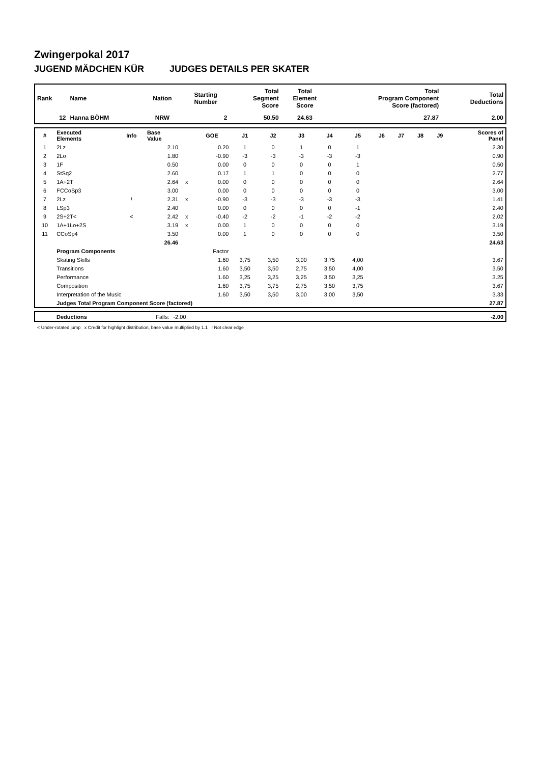Zwingerpokal 2017
JUGEND MÄDCHEN KÜR JUDGES DETAILS PER SKATER
| Rank | Name | Nation | Starting Number | Total Segment Score | Total Element Score | Total Program Component Score (factored) | Total Deductions |
| --- | --- | --- | --- | --- | --- | --- | --- |
| 12 | Hanna BÖHM | NRW | 2 | 50.50 | 24.63 | 27.87 | 2.00 |
| # | Executed Elements | Info | Base Value | | GOE | J1 | J2 | J3 | J4 | J5 | J6 | J7 | J8 | J9 | Scores of Panel |
| --- | --- | --- | --- | --- | --- | --- | --- | --- | --- | --- | --- | --- | --- | --- | --- |
| 1 | 2Lz | | 2.10 | | 0.20 | 1 | 0 | 1 | 0 | 1 | | | | | 2.30 |
| 2 | 2Lo | | 1.80 | | -0.90 | -3 | -3 | -3 | -3 | -3 | | | | | 0.90 |
| 3 | 1F | | 0.50 | | 0.00 | 0 | 0 | 0 | 0 | 1 | | | | | 0.50 |
| 4 | StSq2 | | 2.60 | | 0.17 | 1 | 1 | 0 | 0 | 0 | | | | | 2.77 |
| 5 | 1A+2T | | 2.64 | x | 0.00 | 0 | 0 | 0 | 0 | 0 | | | | | 2.64 |
| 6 | FCCoSp3 | | 3.00 | | 0.00 | 0 | 0 | 0 | 0 | 0 | | | | | 3.00 |
| 7 | 2Lz | ! | 2.31 | x | -0.90 | -3 | -3 | -3 | -3 | -3 | | | | | 1.41 |
| 8 | LSp3 | | 2.40 | | 0.00 | 0 | 0 | 0 | 0 | -1 | | | | | 2.40 |
| 9 | 2S+2T< | < | 2.42 | x | -0.40 | -2 | -2 | -1 | -2 | -2 | | | | | 2.02 |
| 10 | 1A+1Lo+2S | | 3.19 | x | 0.00 | 1 | 0 | 0 | 0 | 0 | | | | | 3.19 |
| 11 | CCoSp4 | | 3.50 | | 0.00 | 1 | 0 | 0 | 0 | 0 | | | | | 3.50 |
| | | | 26.46 | | | | | | | | | | | | 24.63 |
| | Program Components | | | | Factor | | | | | | | | | | |
| | Skating Skills | | | | 1.60 | 3,75 | 3,50 | 3,00 | 3,75 | 4,00 | | | | | 3.67 |
| | Transitions | | | | 1.60 | 3,50 | 3,50 | 2,75 | 3,50 | 4,00 | | | | | 3.50 |
| | Performance | | | | 1.60 | 3,25 | 3,25 | 3,25 | 3,50 | 3,25 | | | | | 3.25 |
| | Composition | | | | 1.60 | 3,75 | 3,75 | 2,75 | 3,50 | 3,75 | | | | | 3.67 |
| | Interpretation of the Music | | | | 1.60 | 3,50 | 3,50 | 3,00 | 3,00 | 3,50 | | | | | 3.33 |
| | Judges Total Program Component Score (factored) | | | | | | | | | | | | | | 27.87 |
| | Deductions | Falls: | -2.00 | | -2.00 |
< Under-rotated jump x Credit for highlight distribution, base value multiplied by 1.1 ! Not clear edge